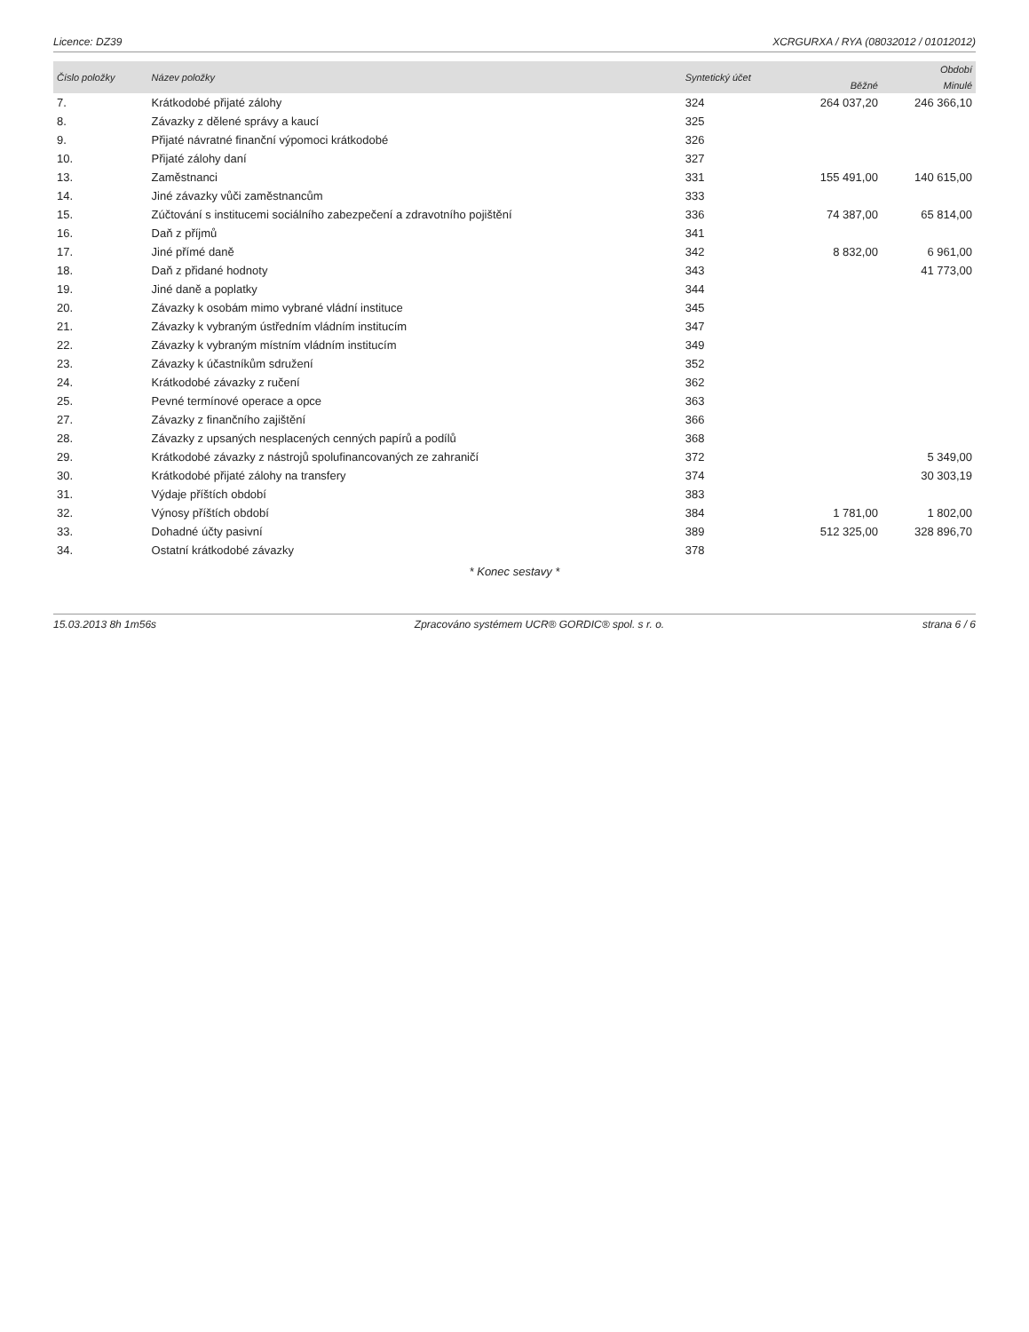Licence: DZ39 XCRGURXA / RYA (08032012 / 01012012)
| Číslo položky | Název položky | Syntetický účet | Období | |
| --- | --- | --- | --- | --- |
| | | | Běžné | Minulé |
| 7. | Krátkodobé přijaté zálohy | 324 | 264 037,20 | 246 366,10 |
| 8. | Závazky z dělené správy a kaucí | 325 | | |
| 9. | Přijaté návratné finanční výpomoci krátkodobé | 326 | | |
| 10. | Přijaté zálohy daní | 327 | | |
| 13. | Zaměstnanci | 331 | 155 491,00 | 140 615,00 |
| 14. | Jiné závazky vůči zaměstnancům | 333 | | |
| 15. | Zúčtování s institucemi sociálního zabezpečení a zdravotního pojištění | 336 | 74 387,00 | 65 814,00 |
| 16. | Daň z příjmů | 341 | | |
| 17. | Jiné přímé daně | 342 | 8 832,00 | 6 961,00 |
| 18. | Daň z přidané hodnoty | 343 | | 41 773,00 |
| 19. | Jiné daně a poplatky | 344 | | |
| 20. | Závazky k osobám mimo vybrané vládní instituce | 345 | | |
| 21. | Závazky k vybraným ústředním vládním institucím | 347 | | |
| 22. | Závazky k vybraným místním vládním institucím | 349 | | |
| 23. | Závazky k účastníkům sdružení | 352 | | |
| 24. | Krátkodobé závazky z ručení | 362 | | |
| 25. | Pevné termínové operace a opce | 363 | | |
| 27. | Závazky z finančního zajištění | 366 | | |
| 28. | Závazky z upsaných nesplacených cenných papírů a podílů | 368 | | |
| 29. | Krátkodobé závazky z nástrojů spolufinancovaných ze zahraničí | 372 | | 5 349,00 |
| 30. | Krátkodobé přijaté zálohy na transfery | 374 | | 30 303,19 |
| 31. | Výdaje příštích období | 383 | | |
| 32. | Výnosy příštích období | 384 | 1 781,00 | 1 802,00 |
| 33. | Dohadné účty pasivní | 389 | 512 325,00 | 328 896,70 |
| 34. | Ostatní krátkodobé závazky | 378 | | |
* Konec sestavy *
15.03.2013 8h 1m56s Zpracováno systémem UCR® GORDIC® spol. s r. o. strana 6 / 6